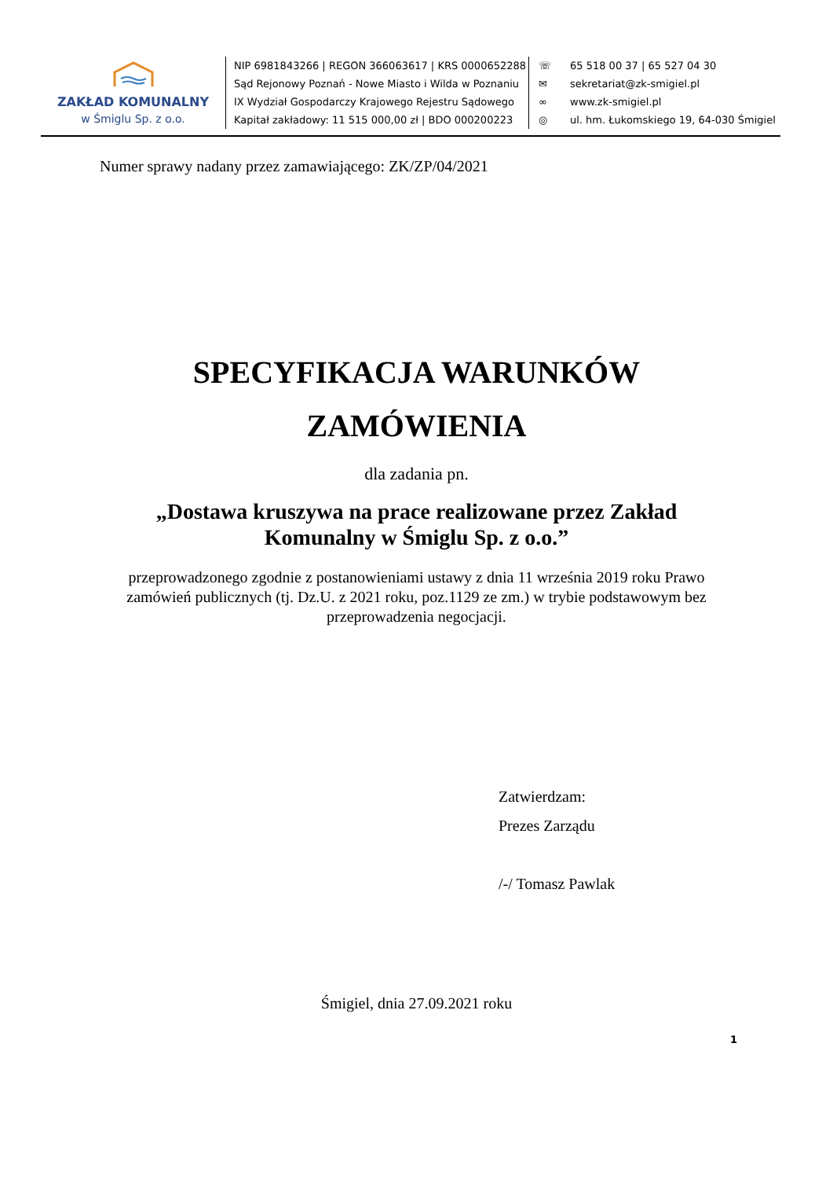ZAKŁAD KOMUNALNY
w Śmiglu Sp. z o.o.
NIP 6981843266 | REGON 366063617 | KRS 0000652288
Sąd Rejonowy Poznań - Nowe Miasto i Wilda w Poznaniu
IX Wydział Gospodarczy Krajowego Rejestru Sądowego
Kapitał zakładowy: 11 515 000,00 zł | BDO 000200223
☏ 65 518 00 37 | 65 527 04 30
✉ sekretariat@zk-smigiel.pl
∞ www.zk-smigiel.pl
◎ ul. hm. Łukomskiego 19, 64-030 Śmigiel
Numer sprawy nadany przez zamawiającego: ZK/ZP/04/2021
SPECYFIKACJA WARUNKÓW
ZAMÓWIENIA
dla zadania pn.
„Dostawa kruszywa na prace realizowane przez Zakład
Komunalny w Śmiglu Sp. z o.o.”
przeprowadzonego zgodnie z postanowieniami ustawy z dnia 11 września 2019 roku Prawo zamówień publicznych (tj. Dz.U. z 2021 roku, poz.1129 ze zm.) w trybie podstawowym bez przeprowadzenia negocjacji.
Zatwierdzam:
Prezes Zarządu
/-/ Tomasz Pawlak
Śmigiel, dnia 27.09.2021 roku
1